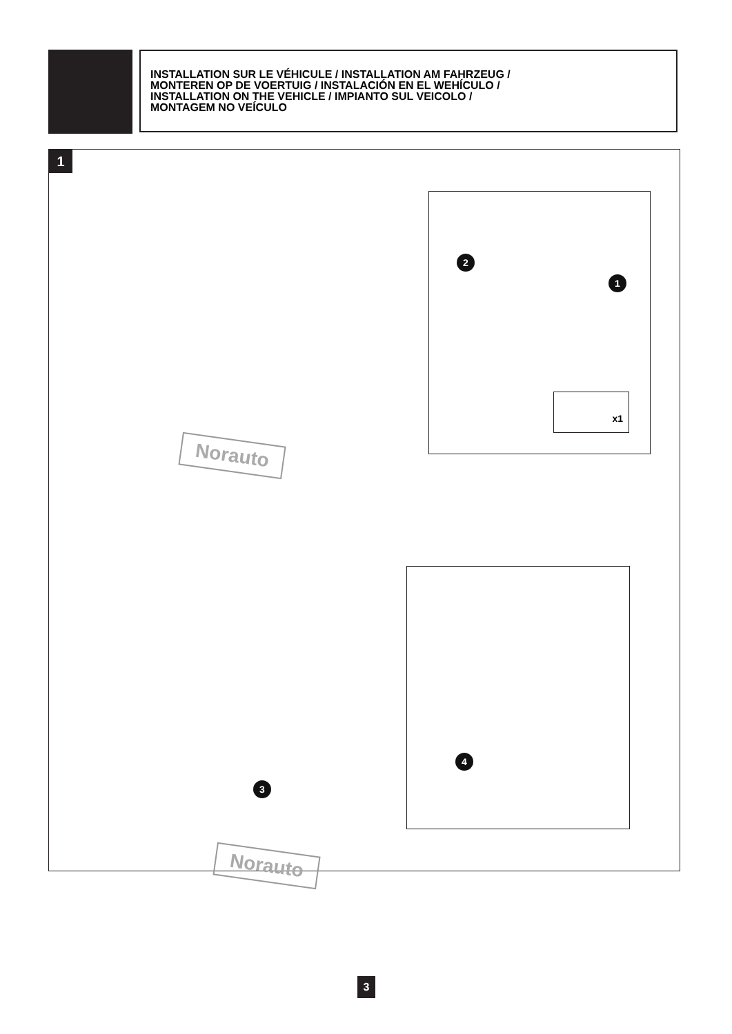INSTALLATION SUR LE VÉHICULE / INSTALLATION AM FAHRZEUG /
MONTEREN OP DE VOERTUIG / INSTALACIÓN EN EL WEHÍCULO /
INSTALLATION ON THE VEHICLE / IMPIANTO SUL VEICOLO /
MONTAGEM NO VEÍCULO
1
Norauto
Norauto
2
1
x1
3
4
3